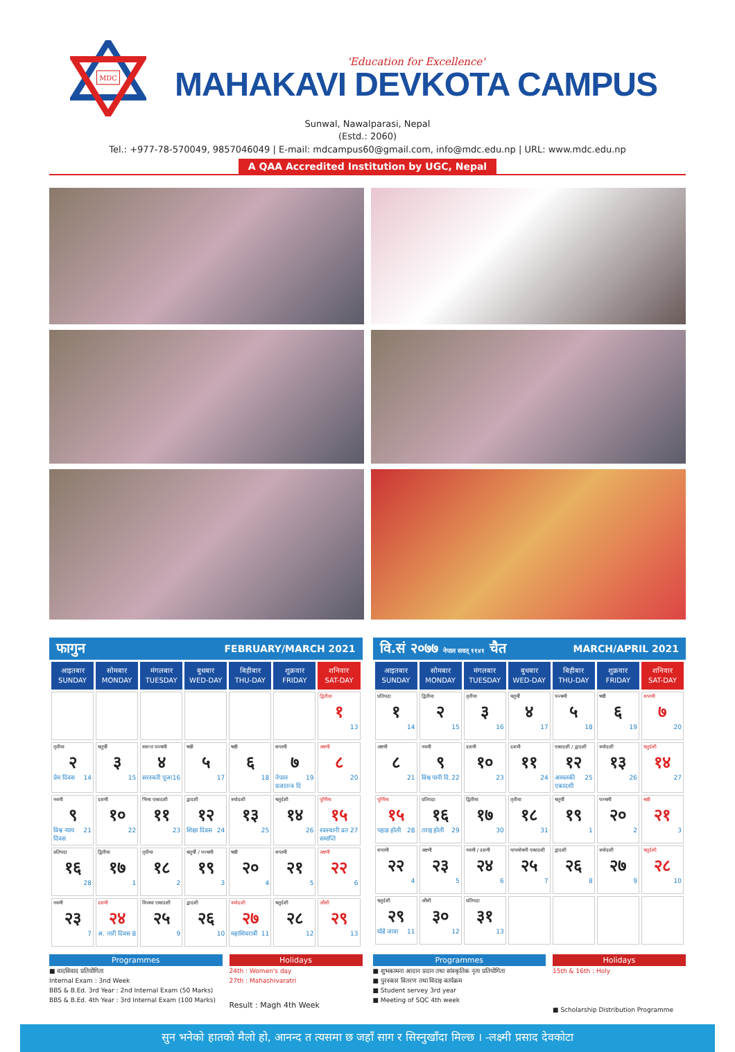MDC
'Education for Excellence'
MAHAKAVI DEVKOTA CAMPUS
Sunwal, Nawalparasi, Nepal
(Estd.: 2060)
Tel.: +977-78-570049, 9857046049 | E-mail: mdcampus60@gmail.com, info@mdc.edu.np | URL: www.mdc.edu.np
A QAA Accredited Institution by UGC, Nepal
फागुन FEBRUARY/MARCH 2021
| आइतबार SUNDAY | सोमबार MONDAY | मंगलबार TUESDAY | बुधबार WED-DAY | बिहीबार THU-DAY | शुक्रवार FRIDAY | शनिवार SAT-DAY |
| --- | --- | --- | --- | --- | --- | --- |
| | | | | | | द्वितीया १ 13 |
| तृतीया २ प्रेम दिवस 14 | चतुर्थी ३ 15 | वसन्त पञ्चमी ४ सरस्वती पूजा 16 | षष्ठी ५ 17 | षष्ठी ६ 18 | सप्तमी ७ नेपाल प्रजातन्त्र दि 19 | अष्टमी ८ 20 |
| नवमी ९ विश्व न्याय दिवस 21 | दशमी १० 22 | भिमा एकादशी ११ 23 | द्वादशी १२ शिक्षा दिवस 24 | त्रयोदशी १३ 25 | चतुर्दशी १४ 26 | पूर्णिमा १५ स्वस्थानी व्रत समाप्ति 27 |
| प्रतिपदा १६ 28 | द्वितीया १७ 1 | तृतीया १८ 2 | चतुर्थी / पञ्चमी १९ 3 | षष्ठी २० 4 | सप्तमी २१ 5 | अष्टमी २२ 6 |
| नवमी २३ 7 | दशमी २४ अ. नारी दिवस 8 | विजया एकादशी २५ 9 | द्वादशी २६ 10 | त्रयोदशी २७ महाशिवरात्री 11 | चतुर्दशी २८ 12 | औंसी २९ 13 |
वि.सं २०७७ नेपाल सवत् ११४१ चैत MARCH/APRIL 2021
| आइतबार SUNDAY | सोमबार MONDAY | मंगलबार TUESDAY | बुधबार WED-DAY | बिहीबार THU-DAY | शुक्रवार FRIDAY | शनिवार SAT-DAY |
| --- | --- | --- | --- | --- | --- | --- |
| प्रतिपदा १ 14 | द्वितीया २ 15 | तृतीया ३ 16 | चतुर्थी ४ 17 | पञ्चमी ५ 18 | षष्ठी ६ 19 | सप्तमी ७ 20 |
| अष्टमी ८ 21 | नवमी ९ विश्व पानी दि. 22 | दशमी १० 23 | दशमी ११ 24 | एकादशी / द्वादशी १२ आमलकी एकादशी 25 | त्रयोदशी १३ 26 | चतुर्दशी १४ 27 |
| पूर्णिमा १५ पहाड होली 28 | प्रतिपदा १६ तराइ होली 29 | द्वितीया १७ 30 | तृतीया १८ 31 | चतुर्थी १९ 1 | पञ्चमी २० 2 | षष्ठी २१ 3 |
| सप्तमी २२ 4 | अष्टमी २३ 5 | नवमी / दशमी २४ 6 | पापमोचनी एकादशी २५ 7 | द्वादशी २६ 8 | त्रयोदशी २७ 9 | चतुर्दशी २८ 10 |
| चतुर्दशी २९ घोडे जात्रा 11 | औंसी ३० 12 | प्रतिपदा ३१ 13 | | | | |
Programmes
■ वादविवाद प्रतियोगिता
Internal Exam : 3nd Week
BBS & B.Ed. 3rd Year : 2nd Internal Exam (50 Marks)
BBS & B.Ed. 4th Year : 3rd Internal Exam (100 Marks)
Holidays
24th : Women's day
27th : Mahashivaratri
Result : Magh 4th Week
Programmes
■ शुभकामना आदान प्रदान तथा सांस्कृतिक नृत्य प्रतियोगिता
■ पुरस्कार वितरण तथा विदाइ कार्यक्रम
■ Student servey 3rd year
■ Meeting of SQC 4th week
Holidays
15th & 16th : Holy
■ Scholarship Distribution Programme
सुन भनेको हातको मैलो हो, आनन्द त त्यसमा छ जहाँ साग र सिस्नुखाँदा मिल्छ । -लक्ष्मी प्रसाद देवकोटा